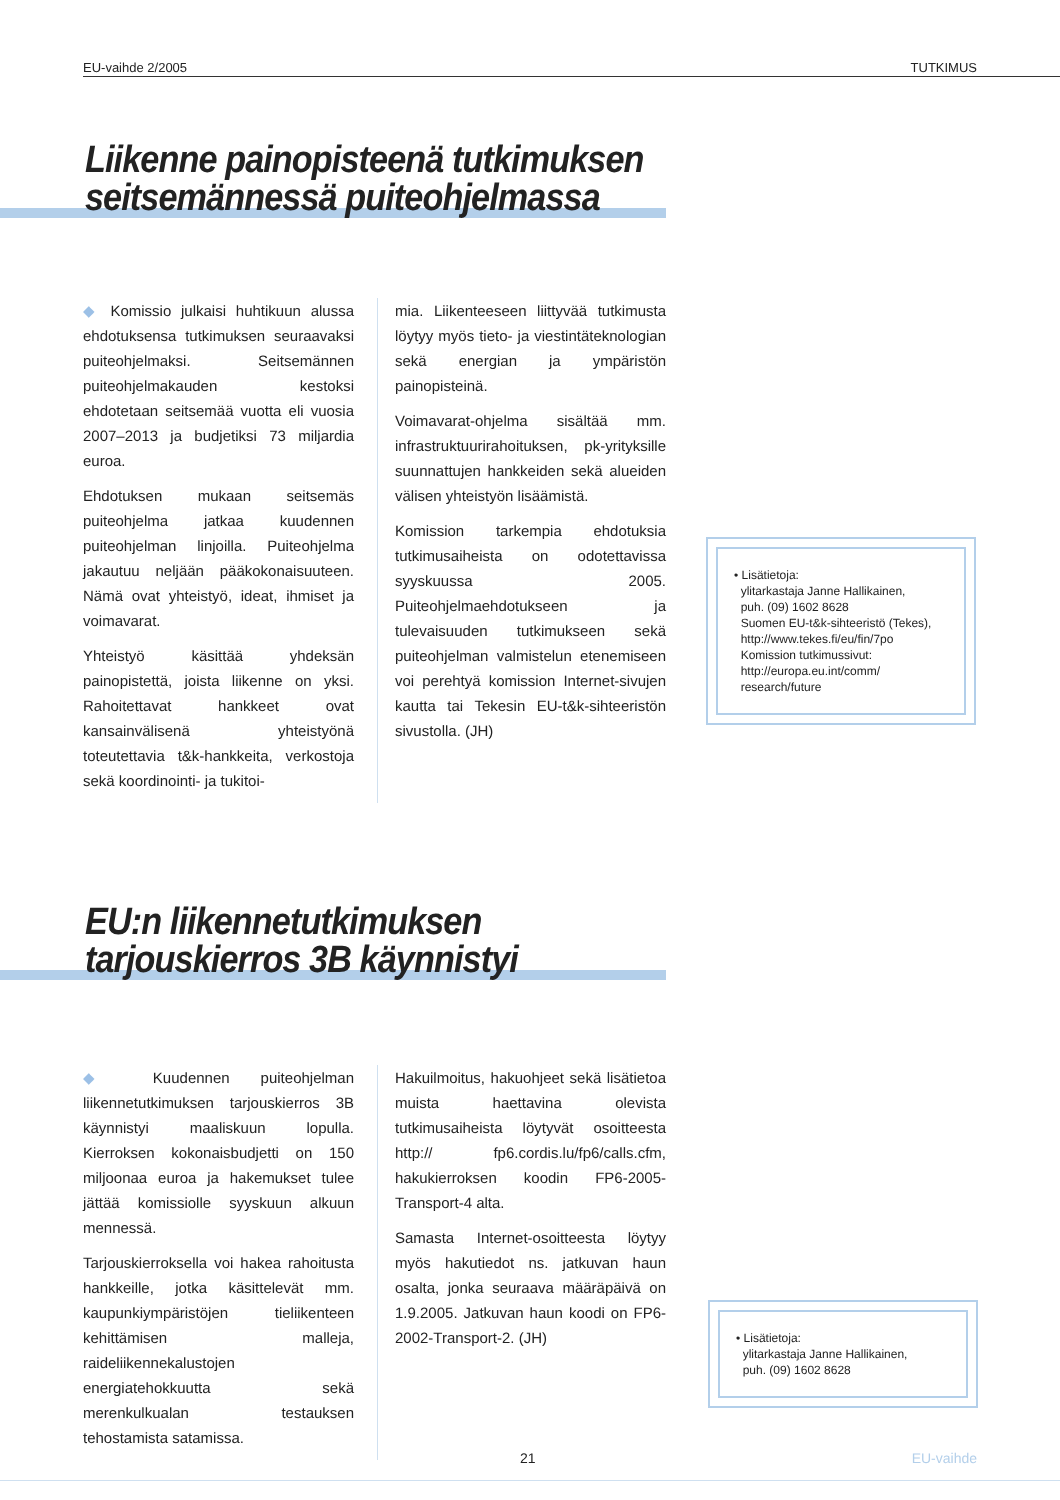EU-vaihde 2/2005 TUTKIMUS
Liikenne painopisteenä tutkimuksen
seitsemännessä puiteohjelmassa
◆ Komissio julkaisi huhtikuun alussa ehdotuksensa tutkimuksen seuraavaksi puiteohjelmaksi. Seitsemännen puiteohjelmakauden kestoksi ehdotetaan seitsemää vuotta eli vuosia 2007–2013 ja budjetiksi 73 miljardia euroa.
Ehdotuksen mukaan seitsemäs puiteohjelma jatkaa kuudennen puiteohjelman linjoilla. Puiteohjelma jakautuu neljään pääkokonaisuuteen. Nämä ovat yhteistyö, ideat, ihmiset ja voimavarat.
Yhteistyö käsittää yhdeksän painopistettä, joista liikenne on yksi. Rahoitettavat hankkeet ovat kansainvälisenä yhteistyönä toteutettavia t&k-hankkeita, verkostoja sekä koordinointi- ja tukitoi-
mia. Liikenteeseen liittyvää tutkimusta löytyy myös tieto- ja viestintäteknologian sekä energian ja ympäristön painopisteinä.
Voimavarat-ohjelma sisältää mm. infrastruktuurirahoituksen, pk-yrityksille suunnattujen hankkeiden sekä alueiden välisen yhteistyön lisäämistä.
Komission tarkempia ehdotuksia tutkimusaiheista on odotettavissa syyskuussa 2005. Puiteohjelmaehdotukseen ja tulevaisuuden tutkimukseen sekä puiteohjelman valmistelun etenemiseen voi perehtyä komission Internet-sivujen kautta tai Tekesin EU-t&k-sihteeristön sivustolla. (JH)
• Lisätietoja:
ylitarkastaja Janne Hallikainen,
puh. (09) 1602 8628
Suomen EU-t&k-sihteeristö (Tekes),
http://www.tekes.fi/eu/fin/7po
Komission tutkimussivut:
http://europa.eu.int/comm/
research/future
EU:n liikennetutkimuksen
tarjouskierros 3B käynnistyi
◆ Kuudennen puiteohjelman liikennetutkimuksen tarjouskierros 3B käynnistyi maaliskuun lopulla. Kierroksen kokonaisbudjetti on 150 miljoonaa euroa ja hakemukset tulee jättää komissiolle syyskuun alkuun mennessä.
Tarjouskierroksella voi hakea rahoitusta hankkeille, jotka käsittelevät mm. kaupunkiympäristöjen tieliikenteen kehittämisen malleja, raideliikennekalustojen energiatehokkuutta sekä merenkulkualan testauksen tehostamista satamissa.
Hakuilmoitus, hakuohjeet sekä lisätietoa muista haettavina olevista tutkimusaiheista löytyvät osoitteesta http:// fp6.cordis.lu/fp6/calls.cfm, hakukierroksen koodin FP6-2005-Transport-4 alta.
Samasta Internet-osoitteesta löytyy myös hakutiedot ns. jatkuvan haun osalta, jonka seuraava määräpäivä on 1.9.2005. Jatkuvan haun koodi on FP6-2002-Transport-2. (JH)
• Lisätietoja:
ylitarkastaja Janne Hallikainen,
puh. (09) 1602 8628
21 EU-vaihde